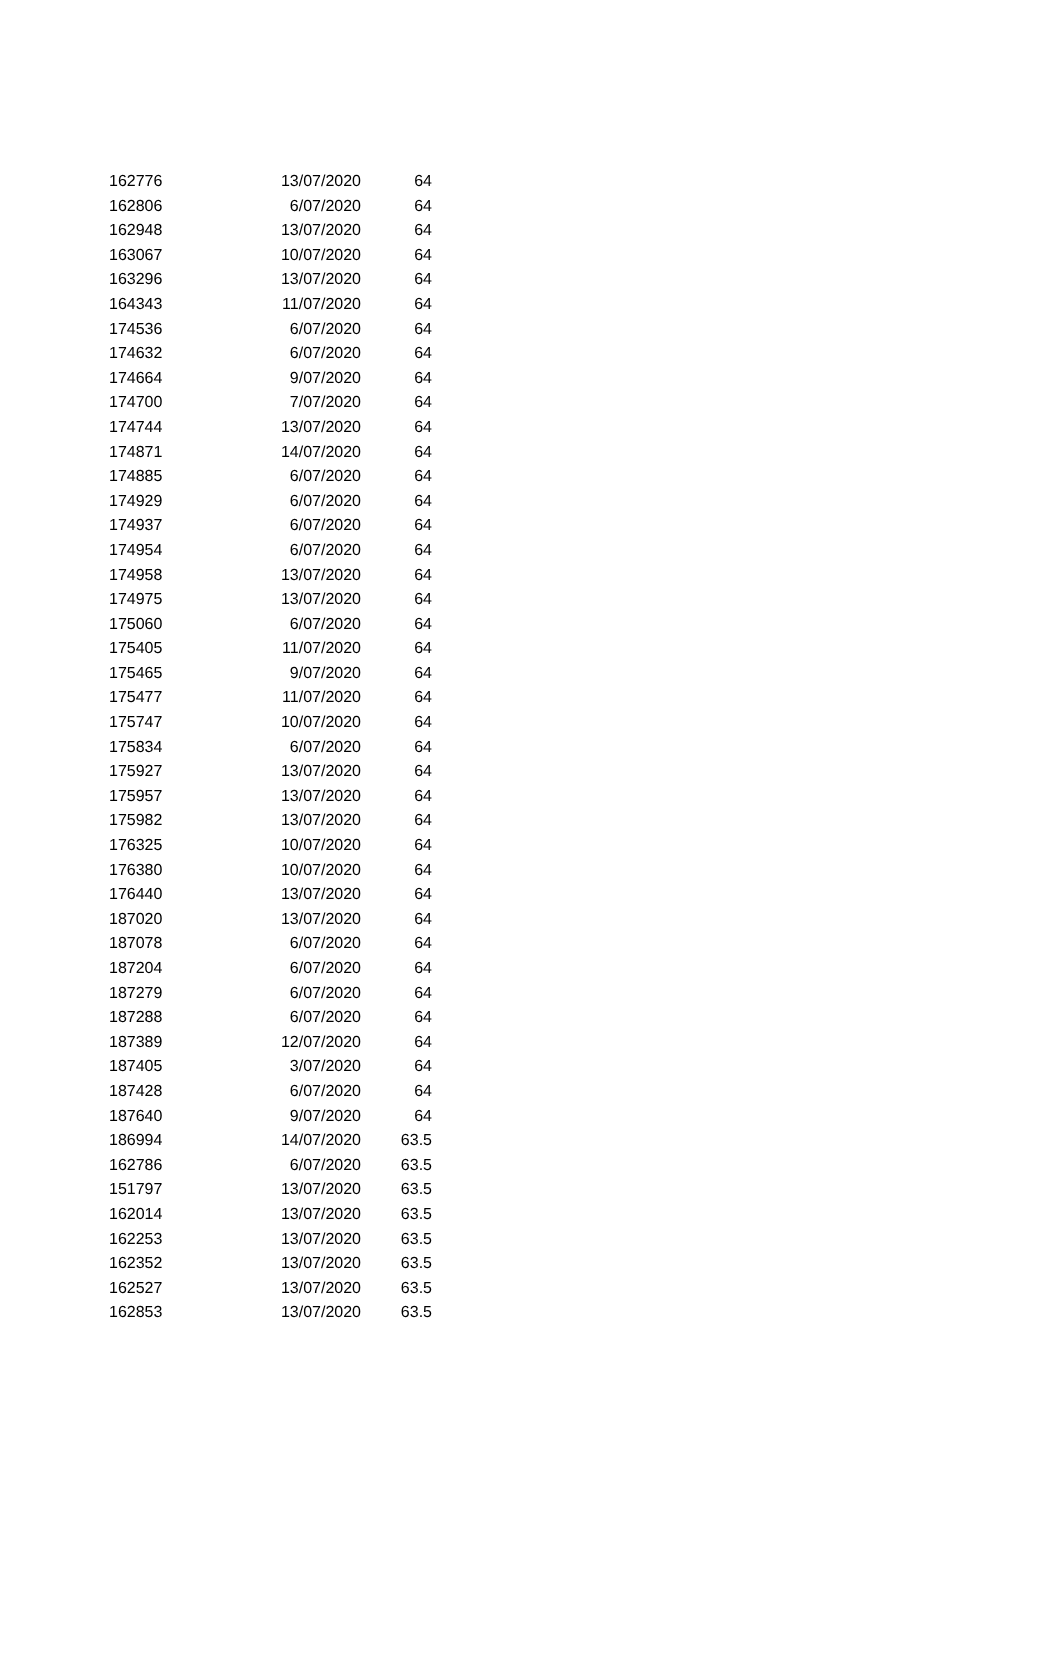| 162776 | 13/07/2020 | 64 |
| 162806 | 6/07/2020 | 64 |
| 162948 | 13/07/2020 | 64 |
| 163067 | 10/07/2020 | 64 |
| 163296 | 13/07/2020 | 64 |
| 164343 | 11/07/2020 | 64 |
| 174536 | 6/07/2020 | 64 |
| 174632 | 6/07/2020 | 64 |
| 174664 | 9/07/2020 | 64 |
| 174700 | 7/07/2020 | 64 |
| 174744 | 13/07/2020 | 64 |
| 174871 | 14/07/2020 | 64 |
| 174885 | 6/07/2020 | 64 |
| 174929 | 6/07/2020 | 64 |
| 174937 | 6/07/2020 | 64 |
| 174954 | 6/07/2020 | 64 |
| 174958 | 13/07/2020 | 64 |
| 174975 | 13/07/2020 | 64 |
| 175060 | 6/07/2020 | 64 |
| 175405 | 11/07/2020 | 64 |
| 175465 | 9/07/2020 | 64 |
| 175477 | 11/07/2020 | 64 |
| 175747 | 10/07/2020 | 64 |
| 175834 | 6/07/2020 | 64 |
| 175927 | 13/07/2020 | 64 |
| 175957 | 13/07/2020 | 64 |
| 175982 | 13/07/2020 | 64 |
| 176325 | 10/07/2020 | 64 |
| 176380 | 10/07/2020 | 64 |
| 176440 | 13/07/2020 | 64 |
| 187020 | 13/07/2020 | 64 |
| 187078 | 6/07/2020 | 64 |
| 187204 | 6/07/2020 | 64 |
| 187279 | 6/07/2020 | 64 |
| 187288 | 6/07/2020 | 64 |
| 187389 | 12/07/2020 | 64 |
| 187405 | 3/07/2020 | 64 |
| 187428 | 6/07/2020 | 64 |
| 187640 | 9/07/2020 | 64 |
| 186994 | 14/07/2020 | 63.5 |
| 162786 | 6/07/2020 | 63.5 |
| 151797 | 13/07/2020 | 63.5 |
| 162014 | 13/07/2020 | 63.5 |
| 162253 | 13/07/2020 | 63.5 |
| 162352 | 13/07/2020 | 63.5 |
| 162527 | 13/07/2020 | 63.5 |
| 162853 | 13/07/2020 | 63.5 |